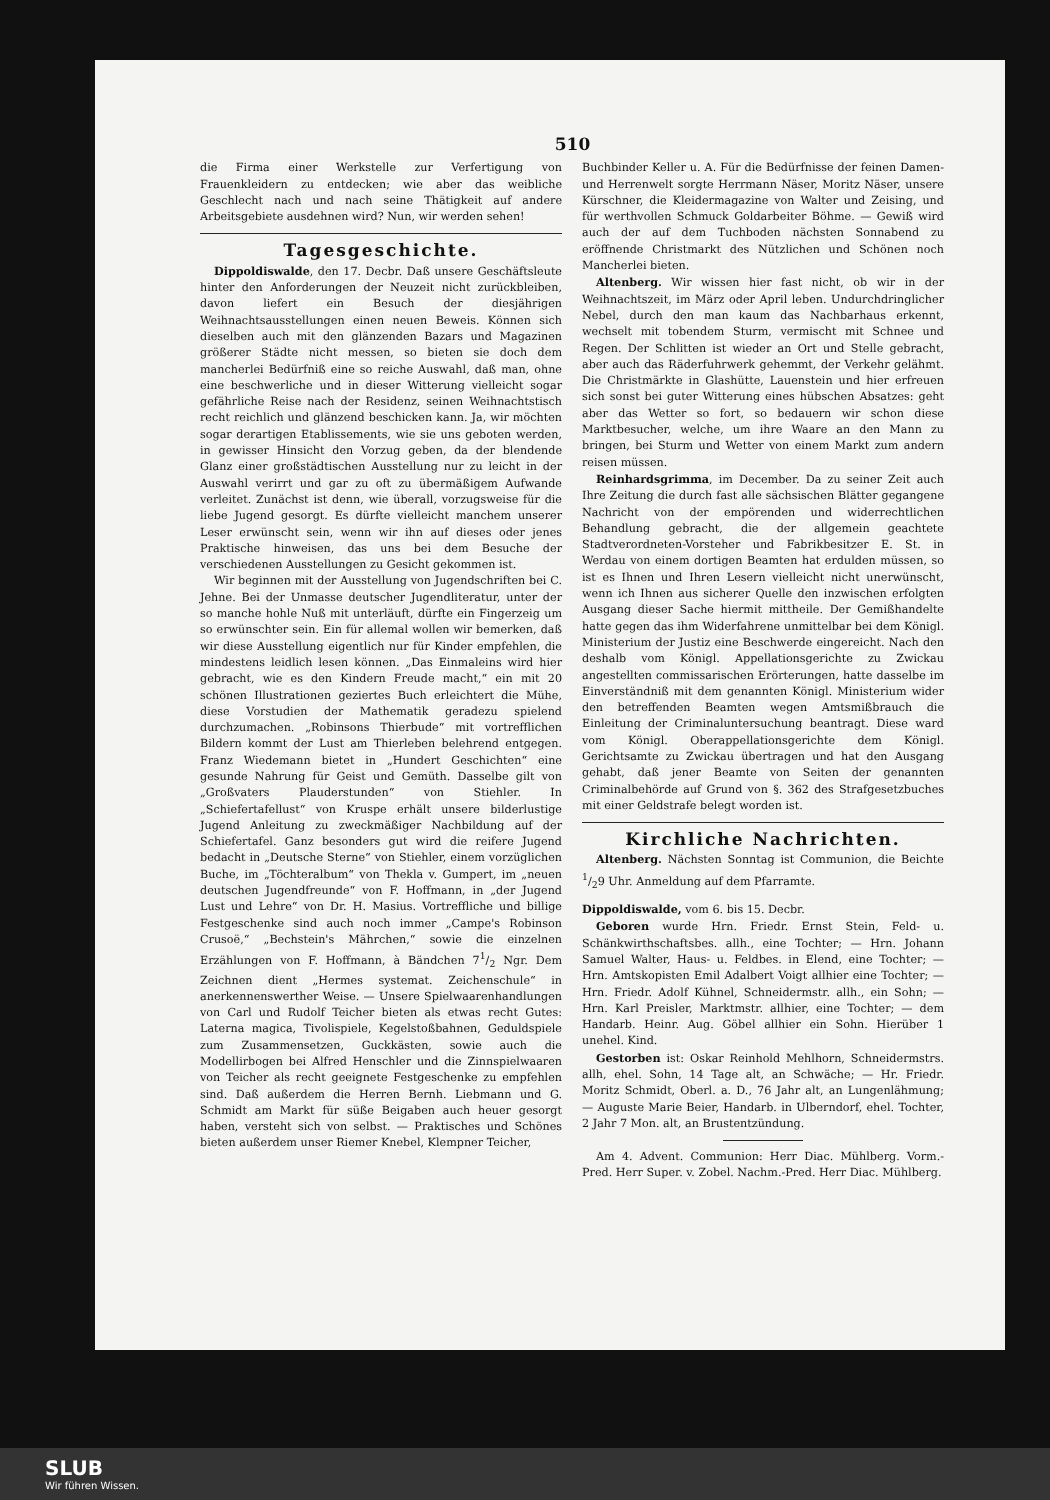510
die Firma einer Werkstelle zur Verfertigung von Frauenkleidern zu entdecken; wie aber das weibliche Geschlecht nach und nach seine Thätigkeit auf andere Arbeitsgebiete ausdehnen wird? Nun, wir werden sehen!
Tagesgeschichte.
Dippoldiswalde, den 17. Decbr. Daß unsere Geschäftsleute hinter den Anforderungen der Neuzeit nicht zurückbleiben, davon liefert ein Besuch der diesjährigen Weihnachtsausstellungen einen neuen Beweis. Können sich dieselben auch mit den glänzenden Bazars und Magazinen größerer Städte nicht messen, so bieten sie doch dem mancherlei Bedürfniß eine so reiche Auswahl, daß man, ohne eine beschwerliche und in dieser Witterung vielleicht sogar gefährliche Reise nach der Residenz, seinen Weihnachtstisch recht reichlich und glänzend beschicken kann. Ja, wir möchten sogar derartigen Etablissements, wie sie uns geboten werden, in gewisser Hinsicht den Vorzug geben, da der blendende Glanz einer großstädtischen Ausstellung nur zu leicht in der Auswahl verirrt und gar zu oft zu übermäßigem Aufwande verleitet. Zunächst ist denn, wie überall, vorzugsweise für die liebe Jugend gesorgt. Es dürfte vielleicht manchem unserer Leser erwünscht sein, wenn wir ihn auf dieses oder jenes Praktische hinweisen, das uns bei dem Besuche der verschiedenen Ausstellungen zu Gesicht gekommen ist.
Wir beginnen mit der Ausstellung von Jugendschriften bei C. Jehne. Bei der Unmasse deutscher Jugendliteratur, unter der so manche hohle Nuß mit unterläuft, dürfte ein Fingerzeig um so erwünschter sein. Ein für allemal wollen wir bemerken, daß wir diese Ausstellung eigentlich nur für Kinder empfehlen, die mindestens leidlich lesen können. „Das Einmaleins wird hier gebracht, wie es den Kindern Freude macht,“ ein mit 20 schönen Illustrationen geziertes Buch erleichtert die Mühe, diese Vorstudien der Mathematik geradezu spielend durchzumachen. „Robinsons Thierbude“ mit vortrefflichen Bildern kommt der Lust am Thierleben belehrend entgegen. Franz Wiedemann bietet in „Hundert Geschichten“ eine gesunde Nahrung für Geist und Gemüth. Dasselbe gilt von „Großvaters Plauderstunden“ von Stiehler. In „Schiefertafellust“ von Kruspe erhält unsere bilderlustige Jugend Anleitung zu zweckmäßiger Nachbildung auf der Schiefertafel. Ganz besonders gut wird die reifere Jugend bedacht in „Deutsche Sterne“ von Stiehler, einem vorzüglichen Buche, im „Töchteralbum“ von Thekla v. Gumpert, im „neuen deutschen Jugendfreunde“ von F. Hoffmann, in „der Jugend Lust und Lehre“ von Dr. H. Masius. Vortreffliche und billige Festgeschenke sind auch noch immer „Campe's Robinson Crusoë,“ „Bechstein's Mährchen,“ sowie die einzelnen Erzählungen von F. Hoffmann, à Bändchen 71/2 Ngr. Dem Zeichnen dient „Hermes systemat. Zeichenschule“ in anerkennenswerther Weise. — Unsere Spielwaarenhandlungen von Carl und Rudolf Teicher bieten als etwas recht Gutes: Laterna magica, Tivolispiele, Kegelstoßbahnen, Geduldspiele zum Zusammensetzen, Guckkästen, sowie auch die Modellirbogen bei Alfred Henschler und die Zinnspielwaaren von Teicher als recht geeignete Festgeschenke zu empfehlen sind. Daß außerdem die Herren Bernh. Liebmann und G. Schmidt am Markt für süße Beigaben auch heuer gesorgt haben, versteht sich von selbst. — Praktisches und Schönes bieten außerdem unser Riemer Knebel, Klempner Teicher,
Buchbinder Keller u. A. Für die Bedürfnisse der feinen Damen- und Herrenwelt sorgte Herrmann Näser, Moritz Näser, unsere Kürschner, die Kleidermagazine von Walter und Zeising, und für werthvollen Schmuck Goldarbeiter Böhme. — Gewiß wird auch der auf dem Tuchboden nächsten Sonnabend zu eröffnende Christmarkt des Nützlichen und Schönen noch Mancherlei bieten.
Altenberg. Wir wissen hier fast nicht, ob wir in der Weihnachtszeit, im März oder April leben. Undurchdringlicher Nebel, durch den man kaum das Nachbarhaus erkennt, wechselt mit tobendem Sturm, vermischt mit Schnee und Regen. Der Schlitten ist wieder an Ort und Stelle gebracht, aber auch das Räderfuhrwerk gehemmt, der Verkehr gelähmt. Die Christmärkte in Glashütte, Lauenstein und hier erfreuen sich sonst bei guter Witterung eines hübschen Absatzes: geht aber das Wetter so fort, so bedauern wir schon diese Marktbesucher, welche, um ihre Waare an den Mann zu bringen, bei Sturm und Wetter von einem Markt zum andern reisen müssen.
Reinhardsgrimma, im December. Da zu seiner Zeit auch Ihre Zeitung die durch fast alle sächsischen Blätter gegangene Nachricht von der empörenden und widerrechtlichen Behandlung gebracht, die der allgemein geachtete Stadtverordneten-Vorsteher und Fabrikbesitzer E. St. in Werdau von einem dortigen Beamten hat erdulden müssen, so ist es Ihnen und Ihren Lesern vielleicht nicht unerwünscht, wenn ich Ihnen aus sicherer Quelle den inzwischen erfolgten Ausgang dieser Sache hiermit mittheile. Der Gemißhandelte hatte gegen das ihm Widerfahrene unmittelbar bei dem Königl. Ministerium der Justiz eine Beschwerde eingereicht. Nach den deshalb vom Königl. Appellationsgerichte zu Zwickau angestellten commissarischen Erörterungen, hatte dasselbe im Einverständniß mit dem genannten Königl. Ministerium wider den betreffenden Beamten wegen Amtsmißbrauch die Einleitung der Criminaluntersuchung beantragt. Diese ward vom Königl. Oberappellationsgerichte dem Königl. Gerichtsamte zu Zwickau übertragen und hat den Ausgang gehabt, daß jener Beamte von Seiten der genannten Criminalbehörde auf Grund von §. 362 des Strafgesetzbuches mit einer Geldstrafe belegt worden ist.
Kirchliche Nachrichten.
Altenberg. Nächsten Sonntag ist Communion, die Beichte 1/29 Uhr. Anmeldung auf dem Pfarramte.
Dippoldiswalde, vom 6. bis 15. Decbr.
Geboren wurde Hrn. Friedr. Ernst Stein, Feld- u. Schänkwirthschaftsbes. allh., eine Tochter; — Hrn. Johann Samuel Walter, Haus- u. Feldbes. in Elend, eine Tochter; — Hrn. Amtskopisten Emil Adalbert Voigt allhier eine Tochter; — Hrn. Friedr. Adolf Kühnel, Schneidermstr. allh., ein Sohn; — Hrn. Karl Preisler, Marktmstr. allhier, eine Tochter; — dem Handarb. Heinr. Aug. Göbel allhier ein Sohn. Hierüber 1 unehel. Kind.
Gestorben ist: Oskar Reinhold Mehlhorn, Schneidermstrs. allh, ehel. Sohn, 14 Tage alt, an Schwäche; — Hr. Friedr. Moritz Schmidt, Oberl. a. D., 76 Jahr alt, an Lungenlähmung; — Auguste Marie Beier, Handarb. in Ulberndorf, ehel. Tochter, 2 Jahr 7 Mon. alt, an Brustentzündung.
Am 4. Advent. Communion: Herr Diac. Mühlberg. Vorm.-Pred. Herr Super. v. Zobel. Nachm.-Pred. Herr Diac. Mühlberg.
SLUB
Wir führen Wissen.